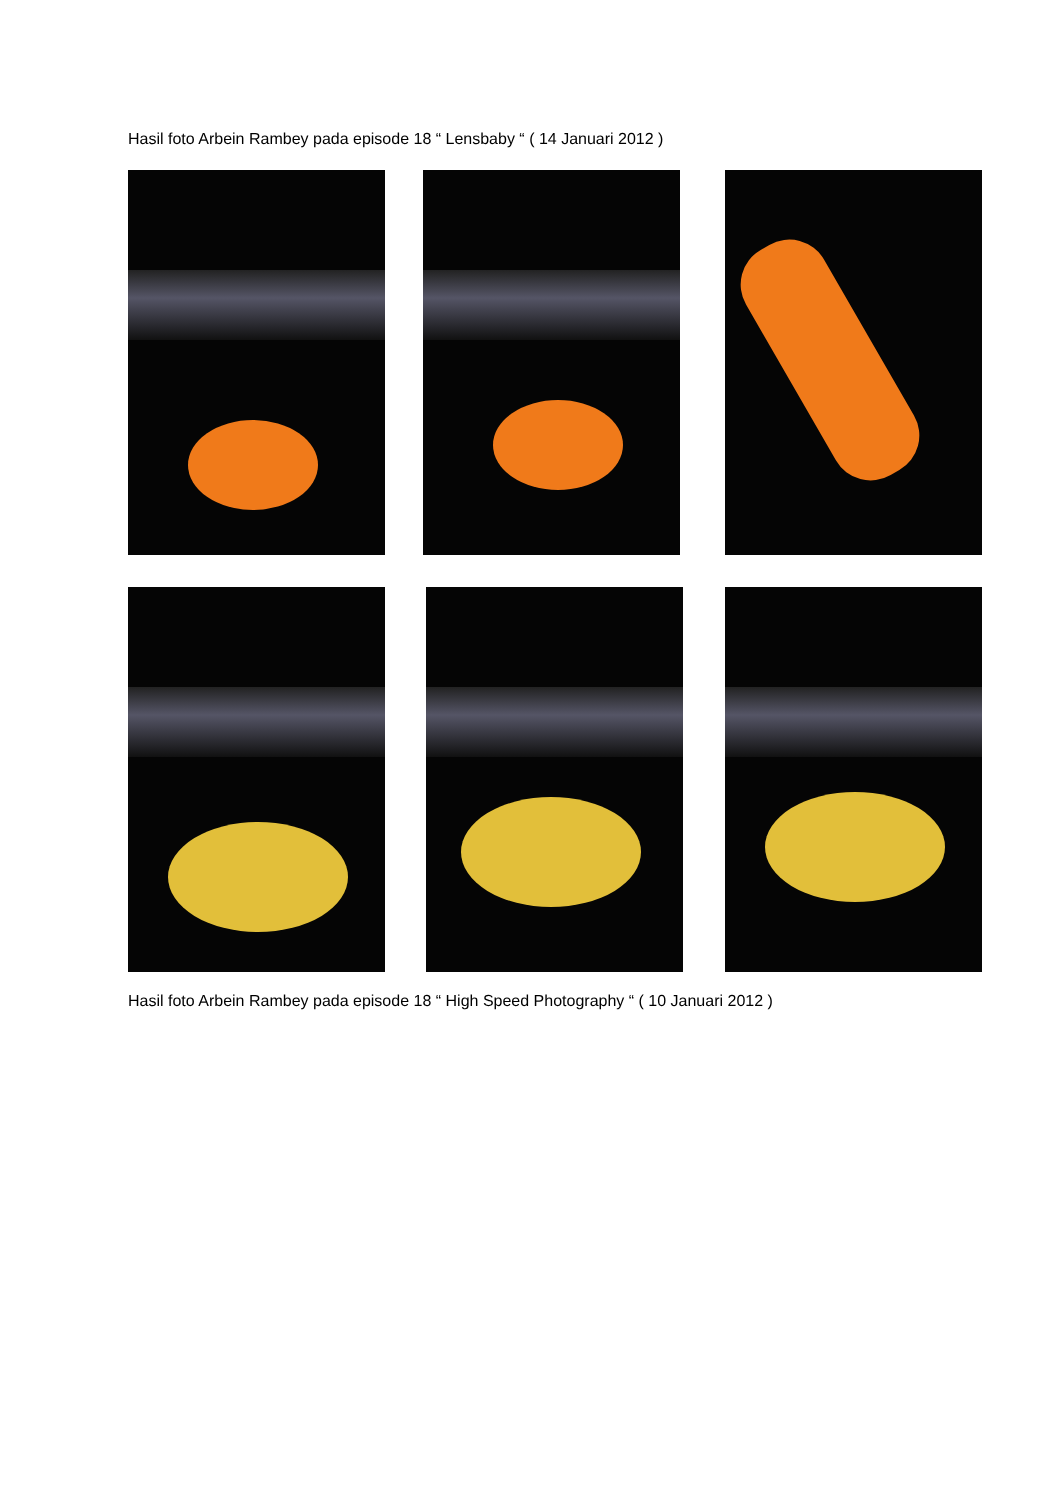Hasil foto Arbein Rambey pada episode 18 “ Lensbaby “ ( 14 Januari 2012 )
Hasil foto Arbein Rambey pada episode 18 “ High Speed Photography “ ( 10 Januari 2012 )